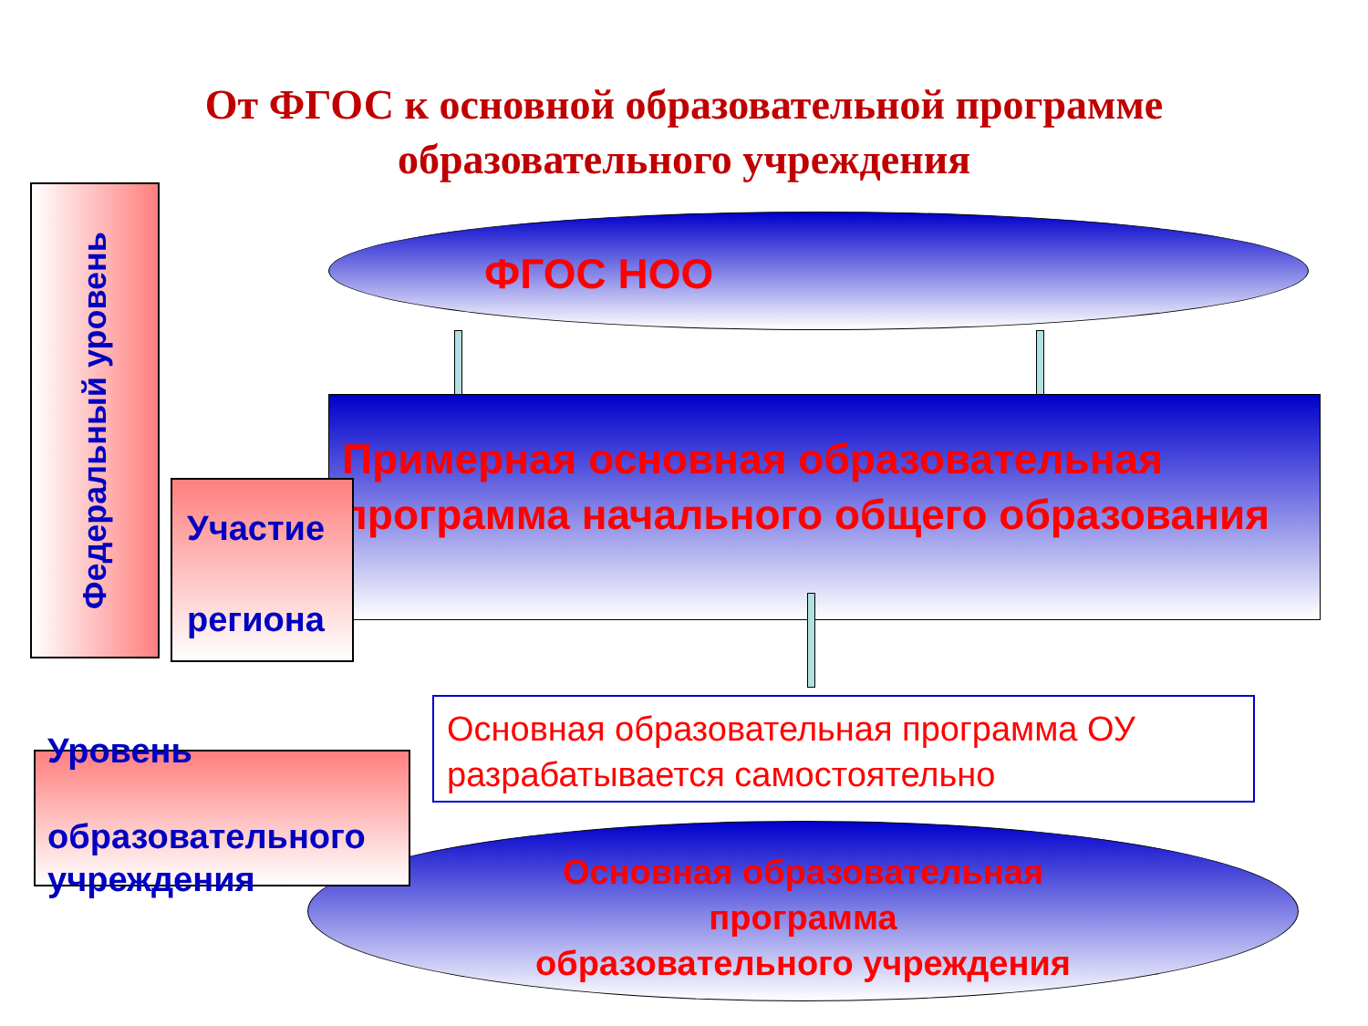От ФГОС к основной образовательной программе
образовательного учреждения
Федеральный уровень
ФГОС НОО
Примерная основная образовательная программа начального общего образования
Участие
региона
Основная образовательная программа ОУ разрабатывается самостоятельно
Основная образовательная
программа
образовательного учреждения
Уровень
образовательного
учреждения